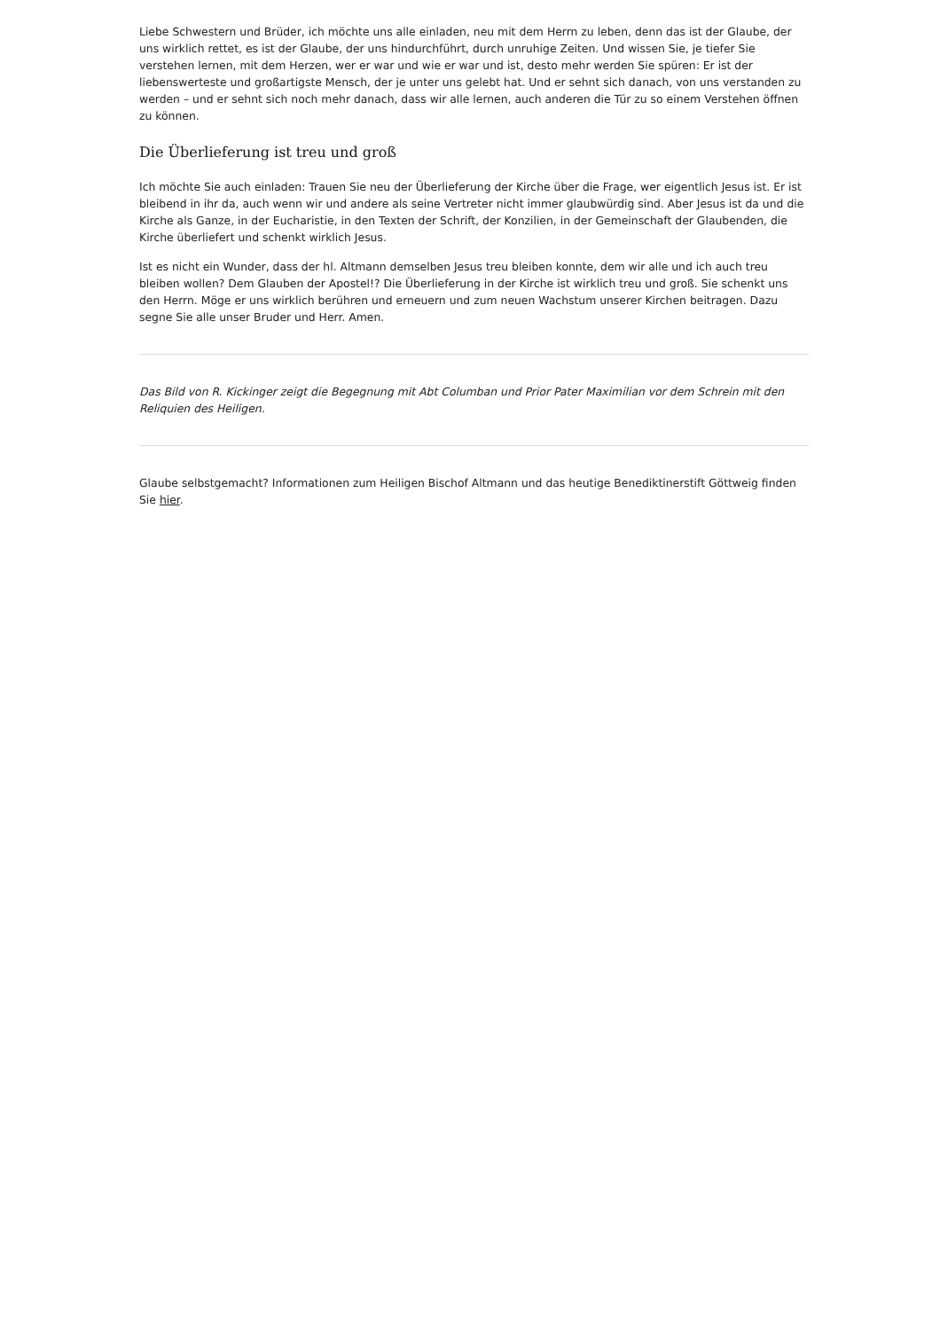Liebe Schwestern und Brüder, ich möchte uns alle einladen, neu mit dem Herrn zu leben, denn das ist der Glaube, der uns wirklich rettet, es ist der Glaube, der uns hindurchführt, durch unruhige Zeiten. Und wissen Sie, je tiefer Sie verstehen lernen, mit dem Herzen, wer er war und wie er war und ist, desto mehr werden Sie spüren: Er ist der liebenswerteste und großartigste Mensch, der je unter uns gelebt hat. Und er sehnt sich danach, von uns verstanden zu werden – und er sehnt sich noch mehr danach, dass wir alle lernen, auch anderen die Tür zu so einem Verstehen öffnen zu können.
Die Überlieferung ist treu und groß
Ich möchte Sie auch einladen: Trauen Sie neu der Überlieferung der Kirche über die Frage, wer eigentlich Jesus ist. Er ist bleibend in ihr da, auch wenn wir und andere als seine Vertreter nicht immer glaubwürdig sind. Aber Jesus ist da und die Kirche als Ganze, in der Eucharistie, in den Texten der Schrift, der Konzilien, in der Gemeinschaft der Glaubenden, die Kirche überliefert und schenkt wirklich Jesus.
Ist es nicht ein Wunder, dass der hl. Altmann demselben Jesus treu bleiben konnte, dem wir alle und ich auch treu bleiben wollen? Dem Glauben der Apostel!? Die Überlieferung in der Kirche ist wirklich treu und groß. Sie schenkt uns den Herrn. Möge er uns wirklich berühren und erneuern und zum neuen Wachstum unserer Kirchen beitragen. Dazu segne Sie alle unser Bruder und Herr. Amen.
Das Bild von R. Kickinger zeigt die Begegnung mit Abt Columban und Prior Pater Maximilian vor dem Schrein mit den Reliquien des Heiligen.
Glaube selbstgemacht? Informationen zum Heiligen Bischof Altmann und das heutige Benediktinerstift Göttweig finden Sie hier.